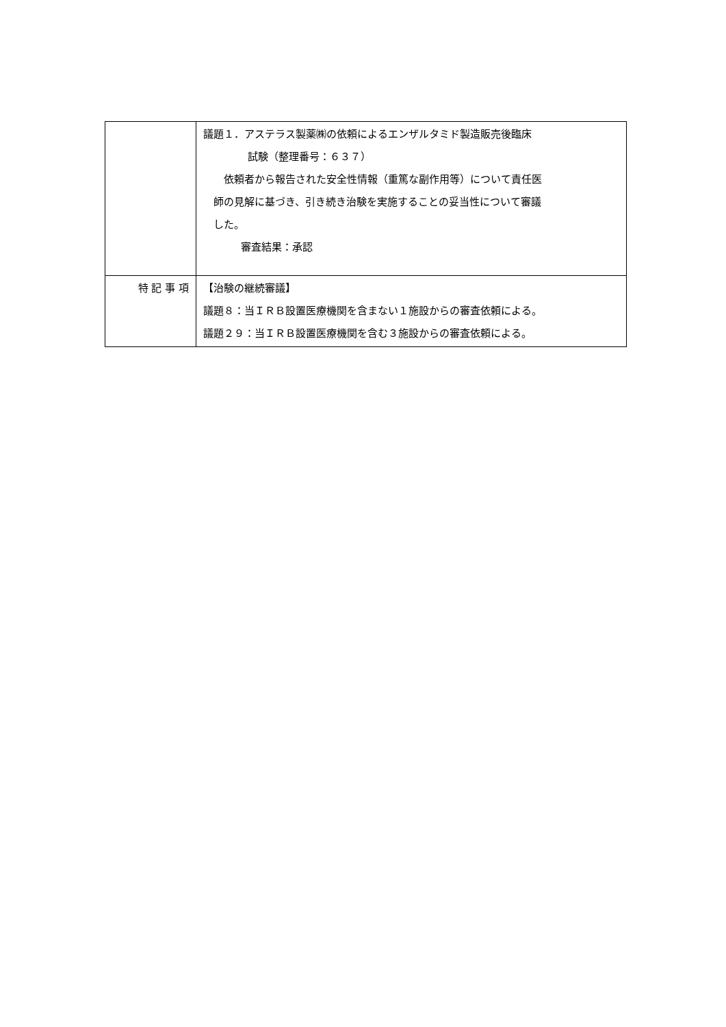| | 議題１．アステラス製薬㈱の依頼によるエンザルタミド製造販売後臨床 試験（整理番号：６３７） 依頼者から報告された安全性情報（重篤な副作用等）について責任医 師の見解に基づき、引き続き治験を実施することの妥当性について審議 した。 審査結果：承認 |
| 特 記 事 項 | 【治験の継続審議】 議題８：当ＩＲＢ設置医療機関を含まない１施設からの審査依頼による。 議題２９：当ＩＲＢ設置医療機関を含む３施設からの審査依頼による。 |